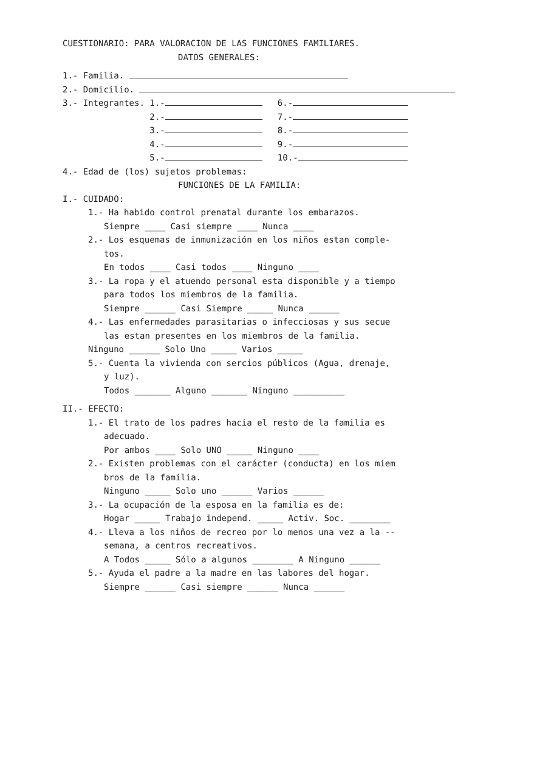CUESTIONARIO: PARA VALORACION DE LAS FUNCIONES FAMILIARES.
DATOS GENERALES:
1.- Familia.
2.- Domicilio.
3.- Integrantes. 1.- 6.-
2.- 7.-
3.- 8.-
4.- 9.-
5.- 10.-
4.- Edad de (los) sujetos problemas:
FUNCIONES DE LA FAMILIA:
I.- CUIDADO:
1.- Ha habido control prenatal durante los embarazos.
Siempre ____ Casi siempre ____ Nunca ____
2.- Los esquemas de inmunización en los niños estan comple-
tos.
En todos ____ Casi todos ____ Ninguno ____
3.- La ropa y el atuendo personal esta disponible y a tiempo
para todos los miembros de la familia.
Siempre ______ Casi Siempre _____ Nunca ______
4.- Las enfermedades parasitarias o infecciosas y sus secue
las estan presentes en los miembros de la familia.
Ninguno ______ Solo Uno _____ Varios _____
5.- Cuenta la vivienda con sercios públicos (Agua, drenaje,
y luz).
Todos _______ Alguno _______ Ninguno __________
II.- EFECTO:
1.- El trato de los padres hacia el resto de la familia es
adecuado.
Por ambos ____ Solo UNO _____ Ninguno ____
2.- Existen problemas con el carácter (conducta) en los miem
bros de la familia.
Ninguno _____ Solo uno ______ Varios ______
3.- La ocupación de la esposa en la familia es de:
Hogar _____ Trabajo independ. _____ Activ. Soc. ________
4.- Lleva a los niños de recreo por lo menos una vez a la --
semana, a centros recreativos.
A Todos _____ Sólo a algunos ________ A Ninguno ______
5.- Ayuda el padre a la madre en las labores del hogar.
Siempre ______ Casi siempre ______ Nunca ______